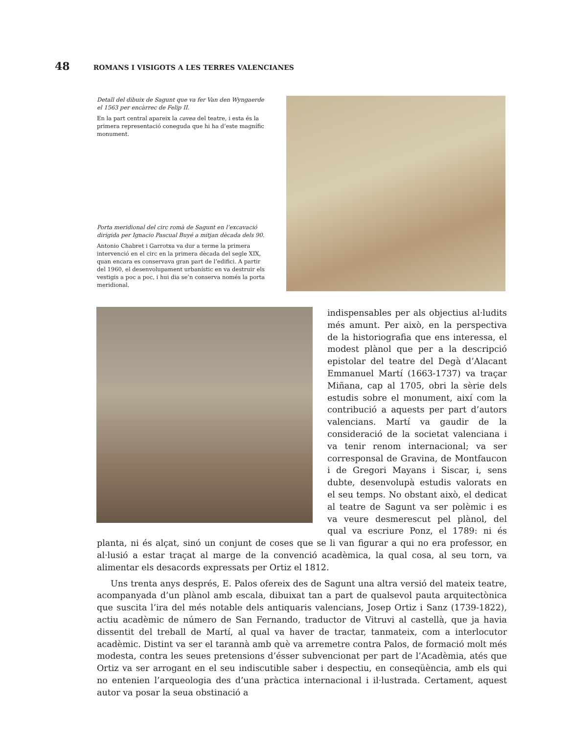48 ROMANS I VISIGOTS A LES TERRES VALENCIANES
Detall del dibuix de Sagunt que va fer Van den Wyngaerde el 1563 per encàrrec de Felip II.
En la part central apareix la cavea del teatre, i esta és la primera representació coneguda que hi ha d’este magnífic monument.
Porta meridional del circ romà de Sagunt en l’excavació dirigida per Ignacio Pascual Buyé a mitjan dècada dels 90.
Antonio Chabret i Garrotxa va dur a terme la primera intervenció en el circ en la primera dècada del segle XIX, quan encara es conservava gran part de l’edifici. A partir del 1960, el desenvolupament urbanístic en va destruir els vestigis a poc a poc, i hui dia se’n conserva només la porta meridional.
indispensables per als objectius al·ludits més amunt. Per això, en la perspectiva de la historiografia que ens interessa, el modest plànol que per a la descripció epistolar del teatre del Degà d’Alacant Emmanuel Martí (1663-1737) va traçar Miñana, cap al 1705, obri la sèrie dels estudis sobre el monument, així com la contribució a aquests per part d’autors valencians. Martí va gaudir de la consideració de la societat valenciana i va tenir renom internacional; va ser corresponsal de Gravina, de Montfaucon i de Gregori Mayans i Siscar, i, sens dubte, desenvolupà estudis valorats en el seu temps. No obstant això, el dedicat al teatre de Sagunt va ser polèmic i es va veure desmerescut pel plànol, del qual va escriure Ponz, el 1789: ni és planta, ni és alçat, sinó un conjunt de coses que se li van figurar a qui no era professor, en al·lusió a estar traçat al marge de la convenció acadèmica, la qual cosa, al seu torn, va alimentar els desacords expressats per Ortiz el 1812.
Uns trenta anys després, E. Palos ofereix des de Sagunt una altra versió del mateix teatre, acompanyada d’un plànol amb escala, dibuixat tan a part de qualsevol pauta arquitectònica que suscita l’ira del més notable dels antiquaris valencians, Josep Ortiz i Sanz (1739-1822), actiu acadèmic de número de San Fernando, traductor de Vitruvi al castellà, que ja havia dissentit del treball de Martí, al qual va haver de tractar, tanmateix, com a interlocutor acadèmic. Distint va ser el tarannà amb què va arremetre contra Palos, de formació molt més modesta, contra les seues pretensions d’ésser subvencionat per part de l’Acadèmia, atés que Ortiz va ser arrogant en el seu indiscutible saber i despectiu, en conseqüència, amb els qui no entenien l’arqueologia des d’una pràctica internacional i il·lustrada. Certament, aquest autor va posar la seua obstinació a